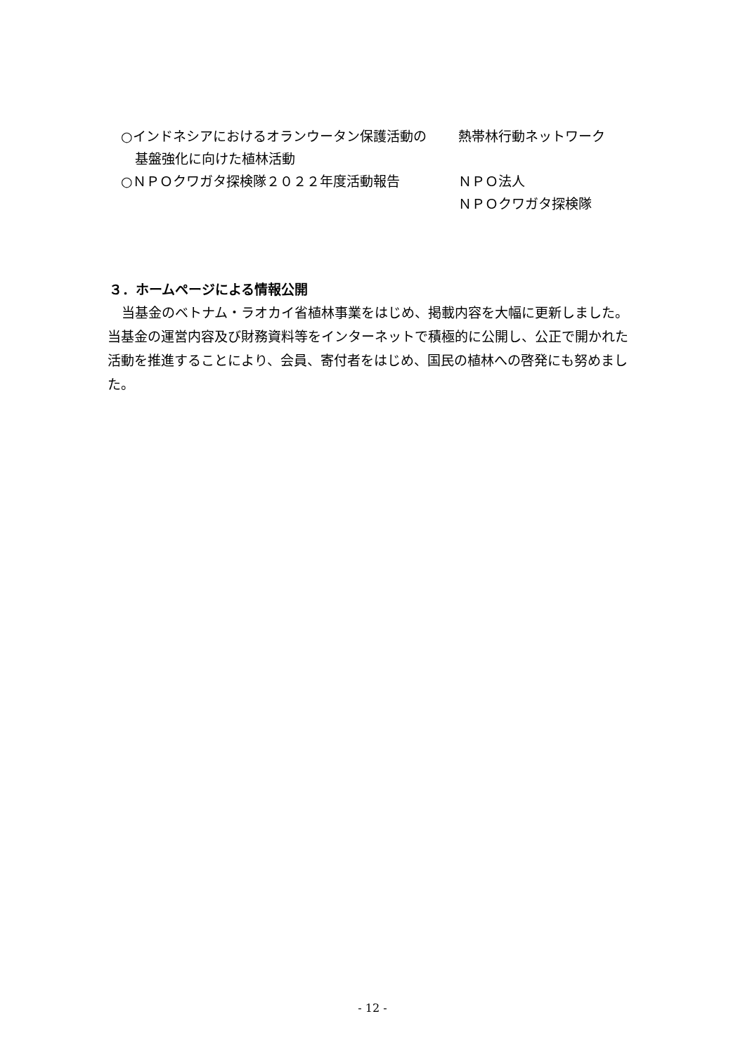○インドネシアにおけるオランウータン保護活動の基盤強化に向けた植林活動
熱帯林行動ネットワーク
○ＮＰＯクワガタ探検隊２０２２年度活動報告 ＮＰＯ法人
ＮＰＯクワガタ探検隊
３．ホームページによる情報公開
当基金のベトナム・ラオカイ省植林事業をはじめ、掲載内容を大幅に更新しました。当基金の運営内容及び財務資料等をインターネットで積極的に公開し、公正で開かれた活動を推進することにより、会員、寄付者をはじめ、国民の植林への啓発にも努めました。
- 12 -